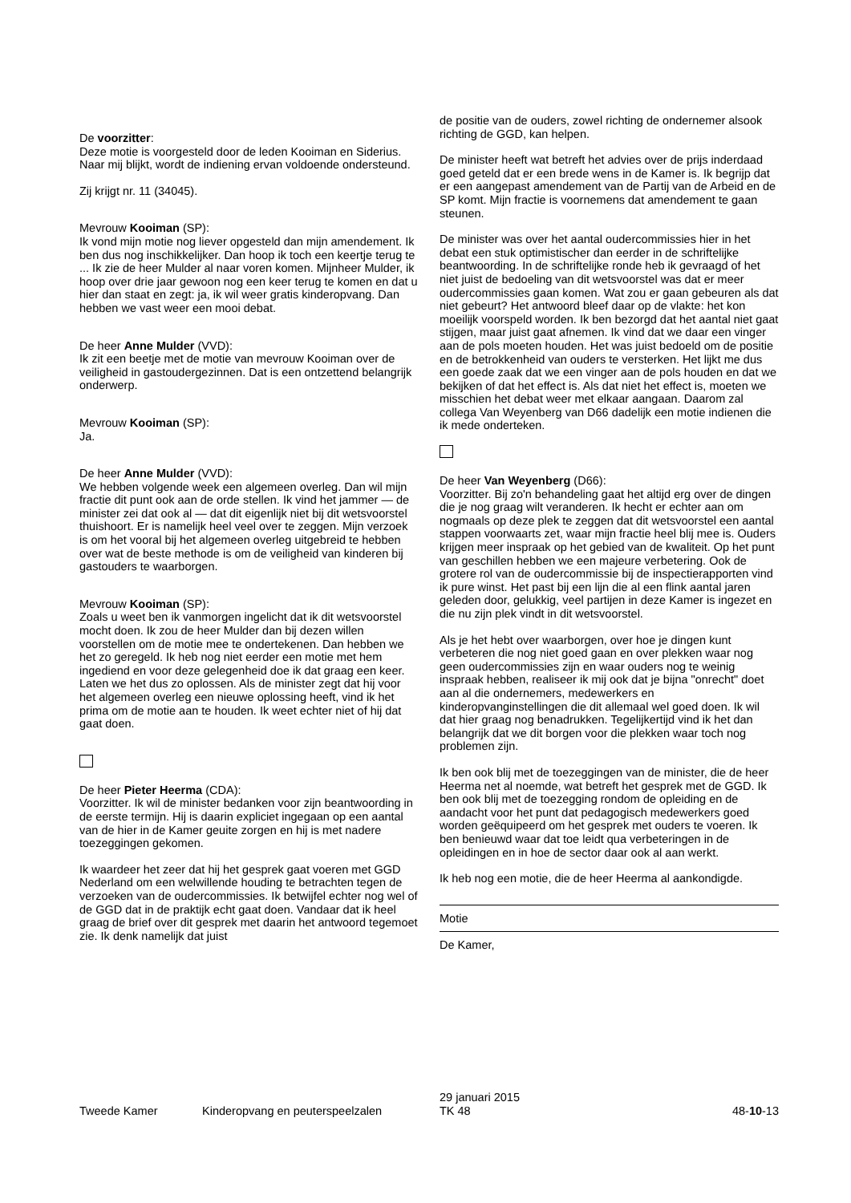De voorzitter:
Deze motie is voorgesteld door de leden Kooiman en Siderius. Naar mij blijkt, wordt de indiening ervan voldoende ondersteund.
Zij krijgt nr. 11 (34045).
Mevrouw Kooiman (SP):
Ik vond mijn motie nog liever opgesteld dan mijn amendement. Ik ben dus nog inschikkelijker. Dan hoop ik toch een keertje terug te ... Ik zie de heer Mulder al naar voren komen. Mijnheer Mulder, ik hoop over drie jaar gewoon nog een keer terug te komen en dat u hier dan staat en zegt: ja, ik wil weer gratis kinderopvang. Dan hebben we vast weer een mooi debat.
De heer Anne Mulder (VVD):
Ik zit een beetje met de motie van mevrouw Kooiman over de veiligheid in gastoudergezinnen. Dat is een ontzettend belangrijk onderwerp.
Mevrouw Kooiman (SP):
Ja.
De heer Anne Mulder (VVD):
We hebben volgende week een algemeen overleg. Dan wil mijn fractie dit punt ook aan de orde stellen. Ik vind het jammer — de minister zei dat ook al — dat dit eigenlijk niet bij dit wetsvoorstel thuishoort. Er is namelijk heel veel over te zeggen. Mijn verzoek is om het vooral bij het algemeen overleg uitgebreid te hebben over wat de beste methode is om de veiligheid van kinderen bij gastouders te waarborgen.
Mevrouw Kooiman (SP):
Zoals u weet ben ik vanmorgen ingelicht dat ik dit wetsvoorstel mocht doen. Ik zou de heer Mulder dan bij dezen willen voorstellen om de motie mee te ondertekenen. Dan hebben we het zo geregeld. Ik heb nog niet eerder een motie met hem ingediend en voor deze gelegenheid doe ik dat graag een keer. Laten we het dus zo oplossen. Als de minister zegt dat hij voor het algemeen overleg een nieuwe oplossing heeft, vind ik het prima om de motie aan te houden. Ik weet echter niet of hij dat gaat doen.
De heer Pieter Heerma (CDA):
Voorzitter. Ik wil de minister bedanken voor zijn beantwoording in de eerste termijn. Hij is daarin expliciet ingegaan op een aantal van de hier in de Kamer geuite zorgen en hij is met nadere toezeggingen gekomen.
Ik waardeer het zeer dat hij het gesprek gaat voeren met GGD Nederland om een welwillende houding te betrachten tegen de verzoeken van de oudercommissies. Ik betwijfel echter nog wel of de GGD dat in de praktijk echt gaat doen. Vandaar dat ik heel graag de brief over dit gesprek met daarin het antwoord tegemoet zie. Ik denk namelijk dat juist
de positie van de ouders, zowel richting de ondernemer alsook richting de GGD, kan helpen.
De minister heeft wat betreft het advies over de prijs inderdaad goed geteld dat er een brede wens in de Kamer is. Ik begrijp dat er een aangepast amendement van de Partij van de Arbeid en de SP komt. Mijn fractie is voornemens dat amendement te gaan steunen.
De minister was over het aantal oudercommissies hier in het debat een stuk optimistischer dan eerder in de schriftelijke beantwoording. In de schriftelijke ronde heb ik gevraagd of het niet juist de bedoeling van dit wetsvoorstel was dat er meer oudercommissies gaan komen. Wat zou er gaan gebeuren als dat niet gebeurt? Het antwoord bleef daar op de vlakte: het kon moeilijk voorspeld worden. Ik ben bezorgd dat het aantal niet gaat stijgen, maar juist gaat afnemen. Ik vind dat we daar een vinger aan de pols moeten houden. Het was juist bedoeld om de positie en de betrokkenheid van ouders te versterken. Het lijkt me dus een goede zaak dat we een vinger aan de pols houden en dat we bekijken of dat het effect is. Als dat niet het effect is, moeten we misschien het debat weer met elkaar aangaan. Daarom zal collega Van Weyenberg van D66 dadelijk een motie indienen die ik mede onderteken.
De heer Van Weyenberg (D66):
Voorzitter. Bij zo'n behandeling gaat het altijd erg over de dingen die je nog graag wilt veranderen. Ik hecht er echter aan om nogmaals op deze plek te zeggen dat dit wetsvoorstel een aantal stappen voorwaarts zet, waar mijn fractie heel blij mee is. Ouders krijgen meer inspraak op het gebied van de kwaliteit. Op het punt van geschillen hebben we een majeure verbetering. Ook de grotere rol van de oudercommissie bij de inspectierapporten vind ik pure winst. Het past bij een lijn die al een flink aantal jaren geleden door, gelukkig, veel partijen in deze Kamer is ingezet en die nu zijn plek vindt in dit wetsvoorstel.
Als je het hebt over waarborgen, over hoe je dingen kunt verbeteren die nog niet goed gaan en over plekken waar nog geen oudercommissies zijn en waar ouders nog te weinig inspraak hebben, realiseer ik mij ook dat je bijna "onrecht" doet aan al die ondernemers, medewerkers en kinderopvanginstellingen die dit allemaal wel goed doen. Ik wil dat hier graag nog benadrukken. Tegelijkertijd vind ik het dan belangrijk dat we dit borgen voor die plekken waar toch nog problemen zijn.
Ik ben ook blij met de toezeggingen van de minister, die de heer Heerma net al noemde, wat betreft het gesprek met de GGD. Ik ben ook blij met de toezegging rondom de opleiding en de aandacht voor het punt dat pedagogisch medewerkers goed worden geëquipeerd om het gesprek met ouders te voeren. Ik ben benieuwd waar dat toe leidt qua verbeteringen in de opleidingen en in hoe de sector daar ook al aan werkt.
Ik heb nog een motie, die de heer Heerma al aankondigde.
Motie
De Kamer,
Tweede Kamer
Kinderopvang en peuterspeelzalen
29 januari 2015
TK 48
48-10-13